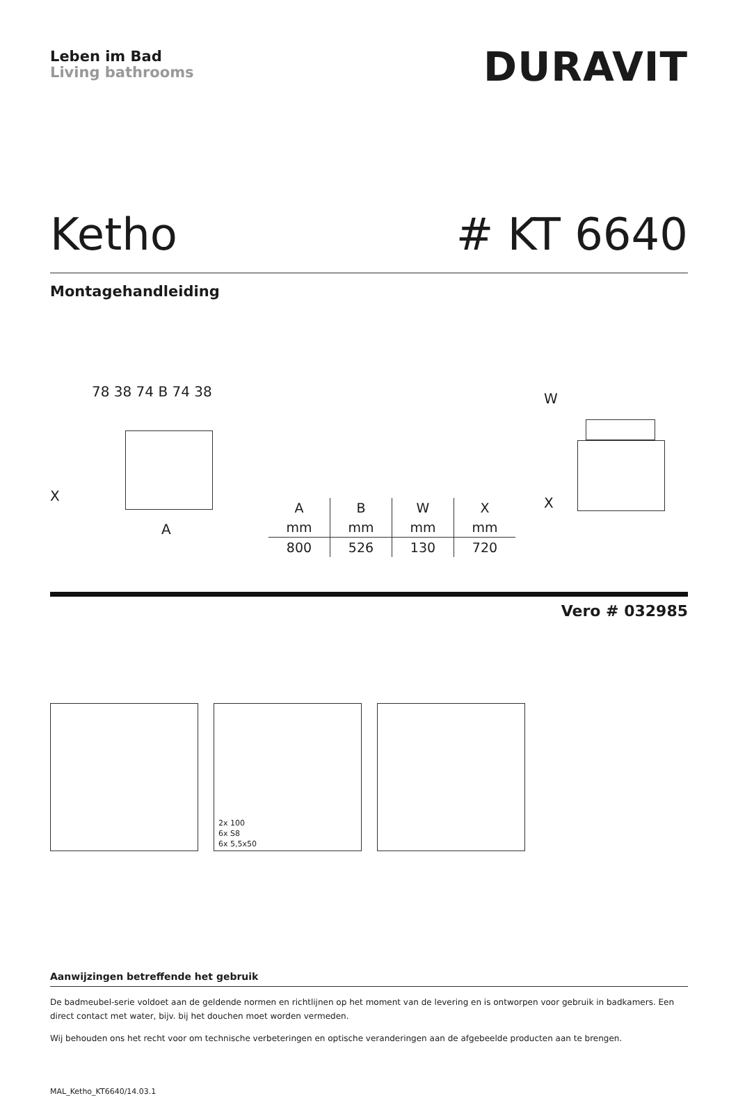Leben im Bad
Living bathrooms
DURAVIT
Ketho # KT 6640
Montagehandleiding
78 38 74 B 74 38
A
X
| A | B | W | X |
| --- | --- | --- | --- |
| mm | mm | mm | mm |
| 800 | 526 | 130 | 720 |
W
X
Vero # 032985
2x 100
6x S8
6x 5,5x50
Aanwijzingen betreffende het gebruik
De badmeubel-serie voldoet aan de geldende normen en richtlijnen op het moment van de levering en is ontworpen voor gebruik in badkamers. Een direct contact met water, bijv. bij het douchen moet worden vermeden.
Wij behouden ons het recht voor om technische verbeteringen en optische veranderingen aan de afgebeelde producten aan te brengen.
MAL_Ketho_KT6640/14.03.1